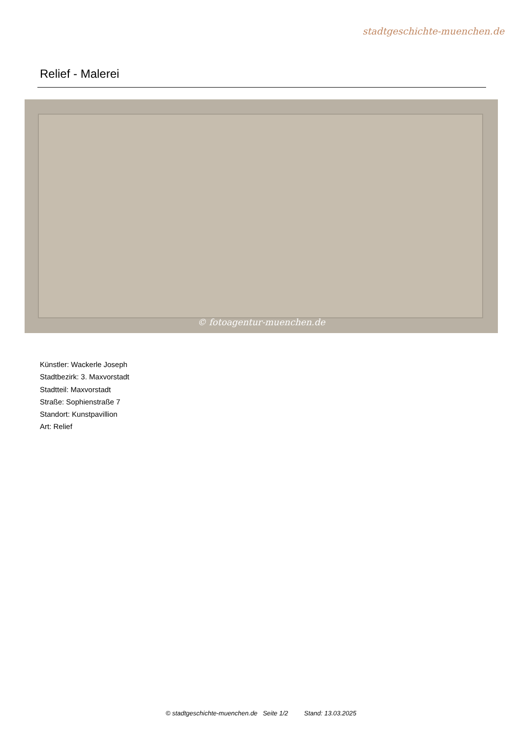stadtgeschichte-muenchen.de
Relief - Malerei
© fotoagentur-muenchen.de
Künstler: Wackerle Joseph
Stadtbezirk: 3. Maxvorstadt
Stadtteil: Maxvorstadt
Straße: Sophienstraße 7
Standort: Kunstpavillion
Art: Relief
© stadtgeschichte-muenchen.de Seite 1/2 Stand: 13.03.2025